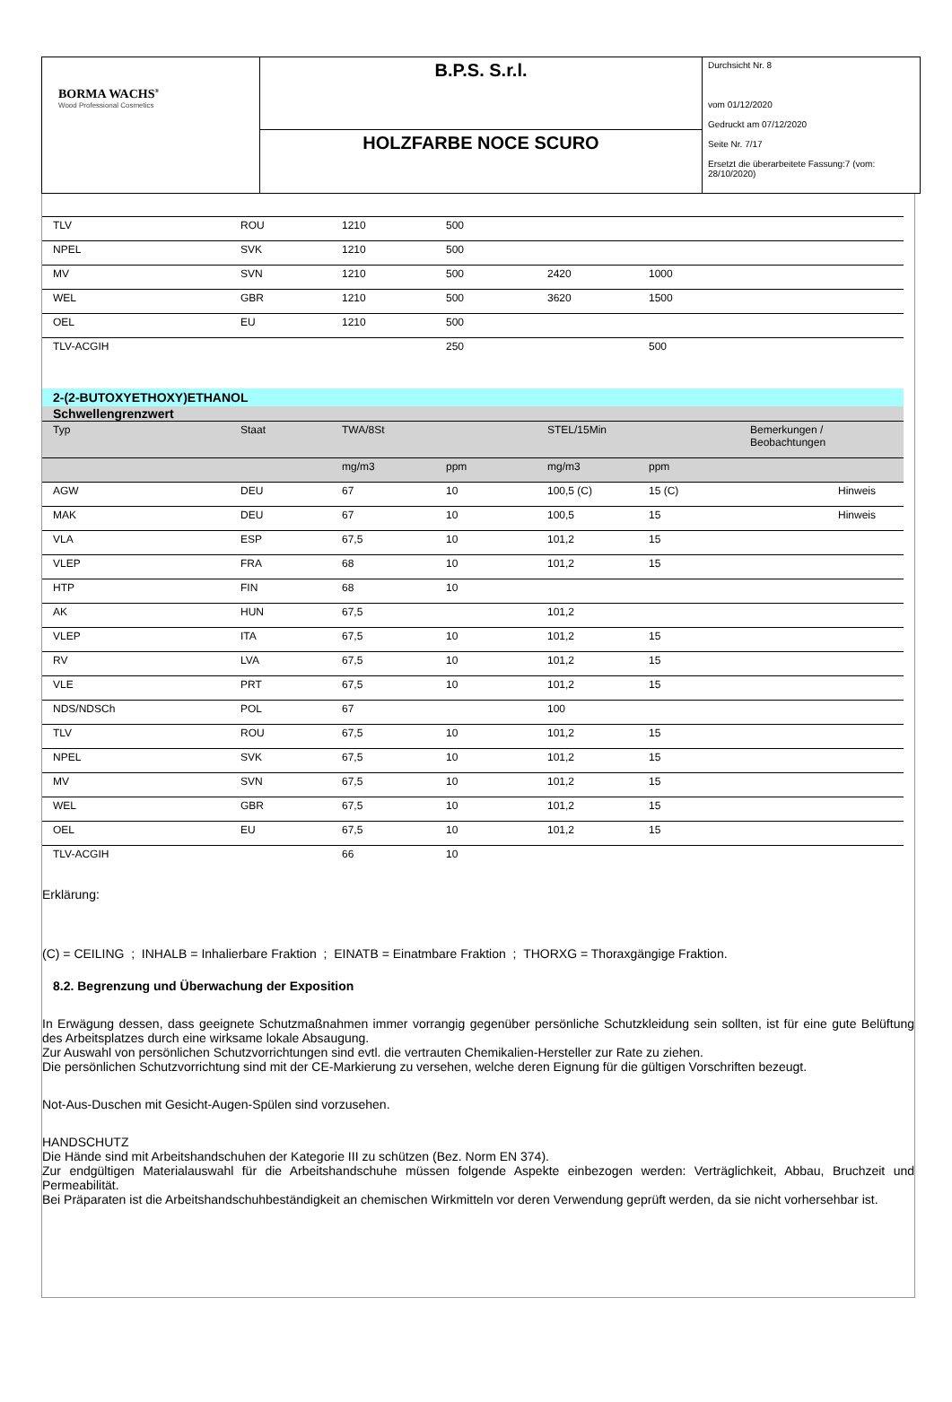| BORMA WACHS<sup>®</sup> Wood Professional Cosmetics | B.P.S. S.r.l. | Durchsicht Nr. 8 vom 01/12/2020 Gedruckt am 07/12/2020 Seite Nr. 7/17 Ersetzt die überarbeitete Fassung:7 (vom: 28/10/2020) |
| | HOLZFARBE NOCE SCURO | |
| TLV | ROU | 1210 | 500 | | | |
| NPEL | SVK | 1210 | 500 | | | |
| MV | SVN | 1210 | 500 | 2420 | 1000 | |
| WEL | GBR | 1210 | 500 | 3620 | 1500 | |
| OEL | EU | 1210 | 500 | | | |
| TLV-ACGIH | | | 250 | | 500 | |
2-(2-BUTOXYETHOXY)ETHANOL
Schwellengrenzwert
| Typ | Staat | TWA/8St | | STEL/15Min | | Bemerkungen / Beobachtungen |
| | | mg/m3 | ppm | mg/m3 | ppm | |
| AGW | DEU | 67 | 10 | 100,5 (C) | 15 (C) | Hinweis |
| MAK | DEU | 67 | 10 | 100,5 | 15 | Hinweis |
| VLA | ESP | 67,5 | 10 | 101,2 | 15 | |
| VLEP | FRA | 68 | 10 | 101,2 | 15 | |
| HTP | FIN | 68 | 10 | | | |
| AK | HUN | 67,5 | | 101,2 | | |
| VLEP | ITA | 67,5 | 10 | 101,2 | 15 | |
| RV | LVA | 67,5 | 10 | 101,2 | 15 | |
| VLE | PRT | 67,5 | 10 | 101,2 | 15 | |
| NDS/NDSCh | POL | 67 | | 100 | | |
| TLV | ROU | 67,5 | 10 | 101,2 | 15 | |
| NPEL | SVK | 67,5 | 10 | 101,2 | 15 | |
| MV | SVN | 67,5 | 10 | 101,2 | 15 | |
| WEL | GBR | 67,5 | 10 | 101,2 | 15 | |
| OEL | EU | 67,5 | 10 | 101,2 | 15 | |
| TLV-ACGIH | | 66 | 10 | | | |
Erklärung:
(C) = CEILING ; INHALB = Inhalierbare Fraktion ; EINATB = Einatmbare Fraktion ; THORXG = Thoraxgängige Fraktion.
8.2. Begrenzung und Überwachung der Exposition
In Erwägung dessen, dass geeignete Schutzmaßnahmen immer vorrangig gegenüber persönliche Schutzkleidung sein sollten, ist für eine gute Belüftung des Arbeitsplatzes durch eine wirksame lokale Absaugung.
Zur Auswahl von persönlichen Schutzvorrichtungen sind evtl. die vertrauten Chemikalien-Hersteller zur Rate zu ziehen.
Die persönlichen Schutzvorrichtung sind mit der CE-Markierung zu versehen, welche deren Eignung für die gültigen Vorschriften bezeugt.
Not-Aus-Duschen mit Gesicht-Augen-Spülen sind vorzusehen.
HANDSCHUTZ
Die Hände sind mit Arbeitshandschuhen der Kategorie III zu schützen (Bez. Norm EN 374).
Zur endgültigen Materialauswahl für die Arbeitshandschuhe müssen folgende Aspekte einbezogen werden: Verträglichkeit, Abbau, Bruchzeit und Permeabilität.
Bei Präparaten ist die Arbeitshandschuhbeständigkeit an chemischen Wirkmitteln vor deren Verwendung geprüft werden, da sie nicht vorhersehbar ist.